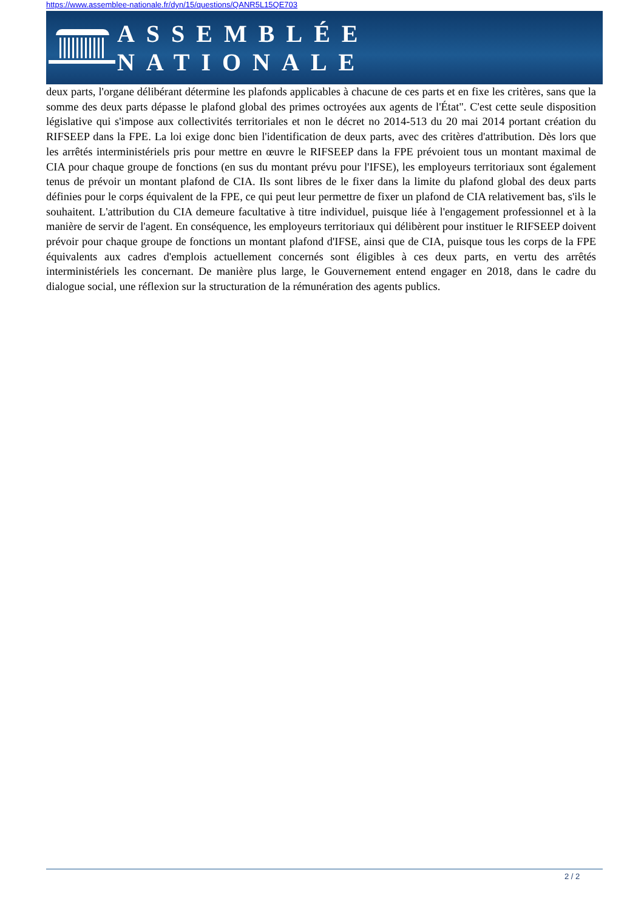https://www.assemblee-nationale.fr/dyn/15/questions/QANR5L15QE703
ASSEMBLÉE NATIONALE
deux parts, l'organe délibérant détermine les plafonds applicables à chacune de ces parts et en fixe les critères, sans que la somme des deux parts dépasse le plafond global des primes octroyées aux agents de l'État". C'est cette seule disposition législative qui s'impose aux collectivités territoriales et non le décret no 2014-513 du 20 mai 2014 portant création du RIFSEEP dans la FPE. La loi exige donc bien l'identification de deux parts, avec des critères d'attribution. Dès lors que les arrêtés interministériels pris pour mettre en œuvre le RIFSEEP dans la FPE prévoient tous un montant maximal de CIA pour chaque groupe de fonctions (en sus du montant prévu pour l'IFSE), les employeurs territoriaux sont également tenus de prévoir un montant plafond de CIA. Ils sont libres de le fixer dans la limite du plafond global des deux parts définies pour le corps équivalent de la FPE, ce qui peut leur permettre de fixer un plafond de CIA relativement bas, s'ils le souhaitent. L'attribution du CIA demeure facultative à titre individuel, puisque liée à l'engagement professionnel et à la manière de servir de l'agent. En conséquence, les employeurs territoriaux qui délibèrent pour instituer le RIFSEEP doivent prévoir pour chaque groupe de fonctions un montant plafond d'IFSE, ainsi que de CIA, puisque tous les corps de la FPE équivalents aux cadres d'emplois actuellement concernés sont éligibles à ces deux parts, en vertu des arrêtés interministériels les concernant. De manière plus large, le Gouvernement entend engager en 2018, dans le cadre du dialogue social, une réflexion sur la structuration de la rémunération des agents publics.
2 / 2